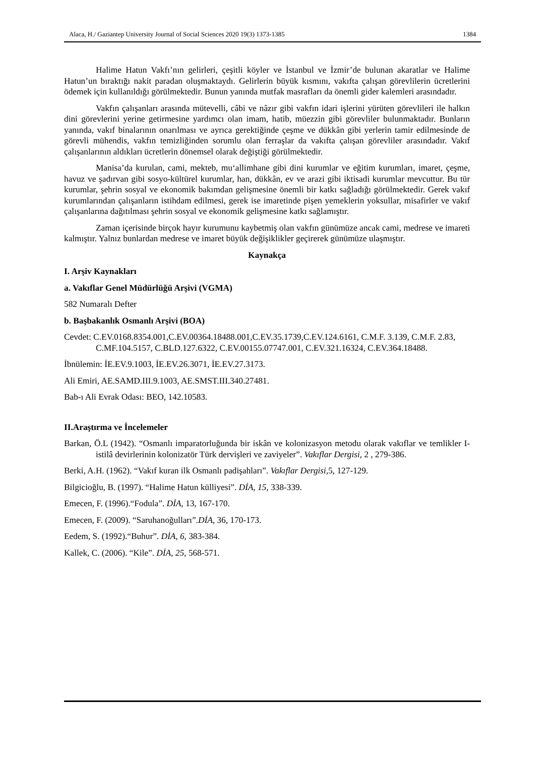Alaca, H./ Gaziantep University Journal of Social Sciences 2020 19(3) 1373-1385 1384
Halime Hatun Vakfı’nın gelirleri, çeşitli köyler ve İstanbul ve İzmir’de bulunan akaratlar ve Halime Hatun’un bıraktığı nakit paradan oluşmaktaydı. Gelirlerin büyük kısmını, vakıfta çalışan görevlilerin ücretlerini ödemek için kullanıldığı görülmektedir. Bunun yanında mutfak masrafları da önemli gider kalemleri arasındadır.
Vakfın çalışanları arasında mütevelli, câbi ve nâzır gibi vakfın idari işlerini yürüten görevlileri ile halkın dini görevlerini yerine getirmesine yardımcı olan imam, hatib, müezzin gibi görevliler bulunmaktadır. Bunların yanında, vakıf binalarının onarılması ve ayrıca gerektiğinde çeşme ve dükkân gibi yerlerin tamir edilmesinde de görevli mühendis, vakfın temizliğinden sorumlu olan ferraşlar da vakıfta çalışan görevliler arasındadır. Vakıf çalışanlarının aldıkları ücretlerin dönemsel olarak değiştiği görülmektedir.
Manisa’da kurulan, cami, mekteb, mu‘allimhane gibi dini kurumlar ve eğitim kurumları, imaret, çeşme, havuz ve şadırvan gibi sosyo-kültürel kurumlar, han, dükkân, ev ve arazi gibi iktisadi kurumlar mevcuttur. Bu tür kurumlar, şehrin sosyal ve ekonomik bakımdan gelişmesine önemli bir katkı sağladığı görülmektedir. Gerek vakıf kurumlarından çalışanların istihdam edilmesi, gerek ise imaretinde pişen yemeklerin yoksullar, misafirler ve vakıf çalışanlarına dağıtılması şehrin sosyal ve ekonomik gelişmesine katkı sağlamıştır.
Zaman içerisinde birçok hayır kurumunu kaybetmiş olan vakfın günümüze ancak cami, medrese ve imareti kalmıştır. Yalnız bunlardan medrese ve imaret büyük değişiklikler geçirerek günümüze ulaşmıştır.
Kaynakça
I. Arşiv Kaynakları
a. Vakıflar Genel Müdürlüğü Arşivi (VGMA)
582 Numaralı Defter
b. Başbakanlık Osmanlı Arşivi (BOA)
Cevdet: C.EV.0168.8354.001,C.EV.00364.18488.001,C.EV.35.1739,C.EV.124.6161, C.M.F. 3.139, C.M.F. 2.83, C.MF.104.5157, C.BLD.127.6322, C.EV.00155.07747.001, C.EV.321.16324, C.EV.364.18488.
İbnülemin: İE.EV.9.1003, İE.EV.26.3071, İE.EV.27.3173.
Ali Emiri, AE.SAMD.III.9.1003, AE.SMST.III.340.27481.
Bab-ı Ali Evrak Odası: BEO, 142.10583.
II.Araştırma ve İncelemeler
Barkan, Ö.L (1942). “Osmanlı imparatorluğunda bir iskân ve kolonizasyon metodu olarak vakıflar ve temlikler I-istilâ devirlerinin kolonizatör Türk dervişleri ve zaviyeler”. Vakıflar Dergisi, 2 , 279-386.
Berki, A.H. (1962). “Vakıf kuran ilk Osmanlı padişahları”. Vakıflar Dergisi,5, 127-129.
Bilgicioğlu, B. (1997). “Halime Hatun külliyesi”. DİA, 15, 338-339.
Emecen, F. (1996).“Fodula”. DİA, 13, 167-170.
Emecen, F. (2009). “Saruhanoğulları”.DİA, 36, 170-173.
Eedem, S. (1992).“Buhur”. DİA, 6, 383-384.
Kallek, C. (2006). “Kile”. DİA, 25, 568-571.